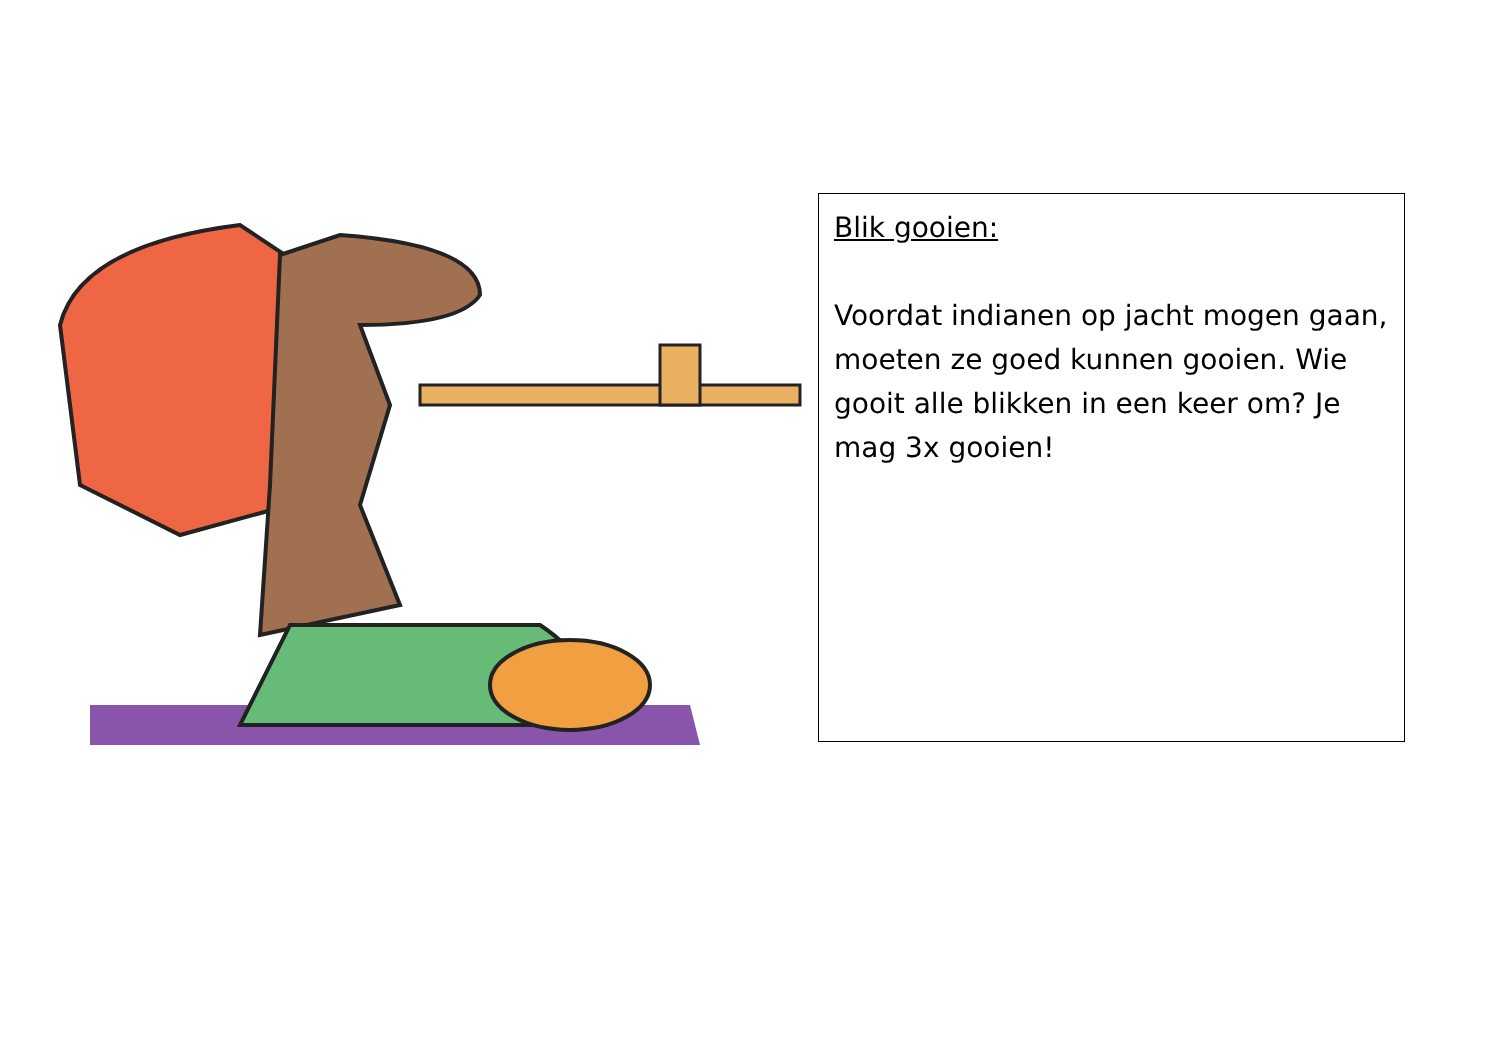Blik gooien:
Voordat indianen op jacht mogen gaan, moeten ze goed kunnen gooien. Wie gooit alle blikken in een keer om? Je mag 3x gooien!